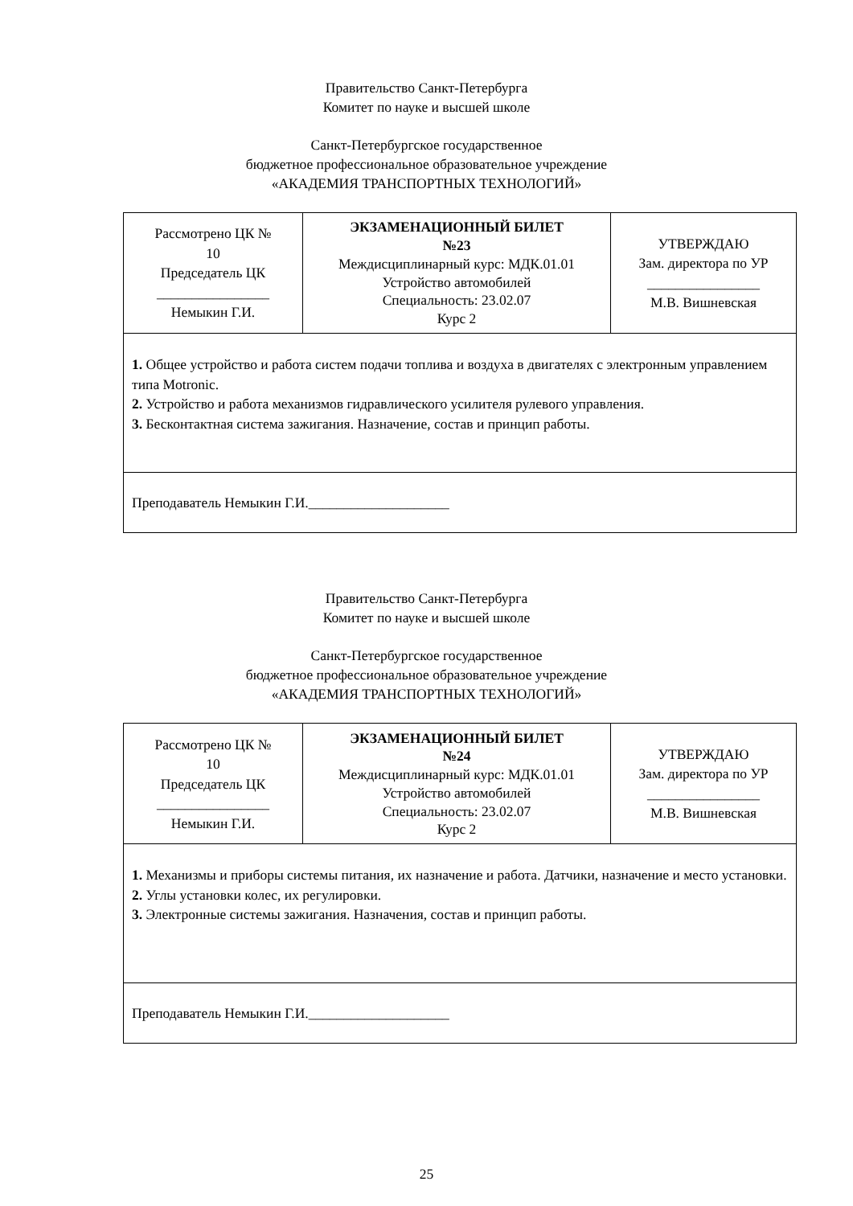Правительство Санкт-Петербурга
Комитет по науке и высшей школе
Санкт-Петербургское государственное
бюджетное профессиональное образовательное учреждение
«АКАДЕМИЯ ТРАНСПОРТНЫХ ТЕХНОЛОГИЙ»
| Рассмотрено ЦК № 10 Председатель ЦК ________________ Немыкин Г.И. | ЭКЗАМЕНАЦИОННЫЙ БИЛЕТ №23 Междисциплинарный курс: МДК.01.01 Устройство автомобилей Специальность: 23.02.07 Курс 2 | УТВЕРЖДАЮ Зам. директора по УР ________________ М.В. Вишневская |
| 1. Общее устройство и работа систем подачи топлива и воздуха в двигателях с электронным управлением типа Motronic. 2. Устройство и работа механизмов гидравлического усилителя рулевого управления. 3. Бесконтактная система зажигания. Назначение, состав и принцип работы. | | |
| Преподаватель Немыкин Г.И.____________________ | | |
Правительство Санкт-Петербурга
Комитет по науке и высшей школе
Санкт-Петербургское государственное
бюджетное профессиональное образовательное учреждение
«АКАДЕМИЯ ТРАНСПОРТНЫХ ТЕХНОЛОГИЙ»
| Рассмотрено ЦК № 10 Председатель ЦК ________________ Немыкин Г.И. | ЭКЗАМЕНАЦИОННЫЙ БИЛЕТ №24 Междисциплинарный курс: МДК.01.01 Устройство автомобилей Специальность: 23.02.07 Курс 2 | УТВЕРЖДАЮ Зам. директора по УР ________________ М.В. Вишневская |
| 1. Механизмы и приборы системы питания, их назначение и работа. Датчики, назначение и место установки. 2. Углы установки колес, их регулировки. 3. Электронные системы зажигания. Назначения, состав и принцип работы. | | |
| Преподаватель Немыкин Г.И.____________________ | | |
25